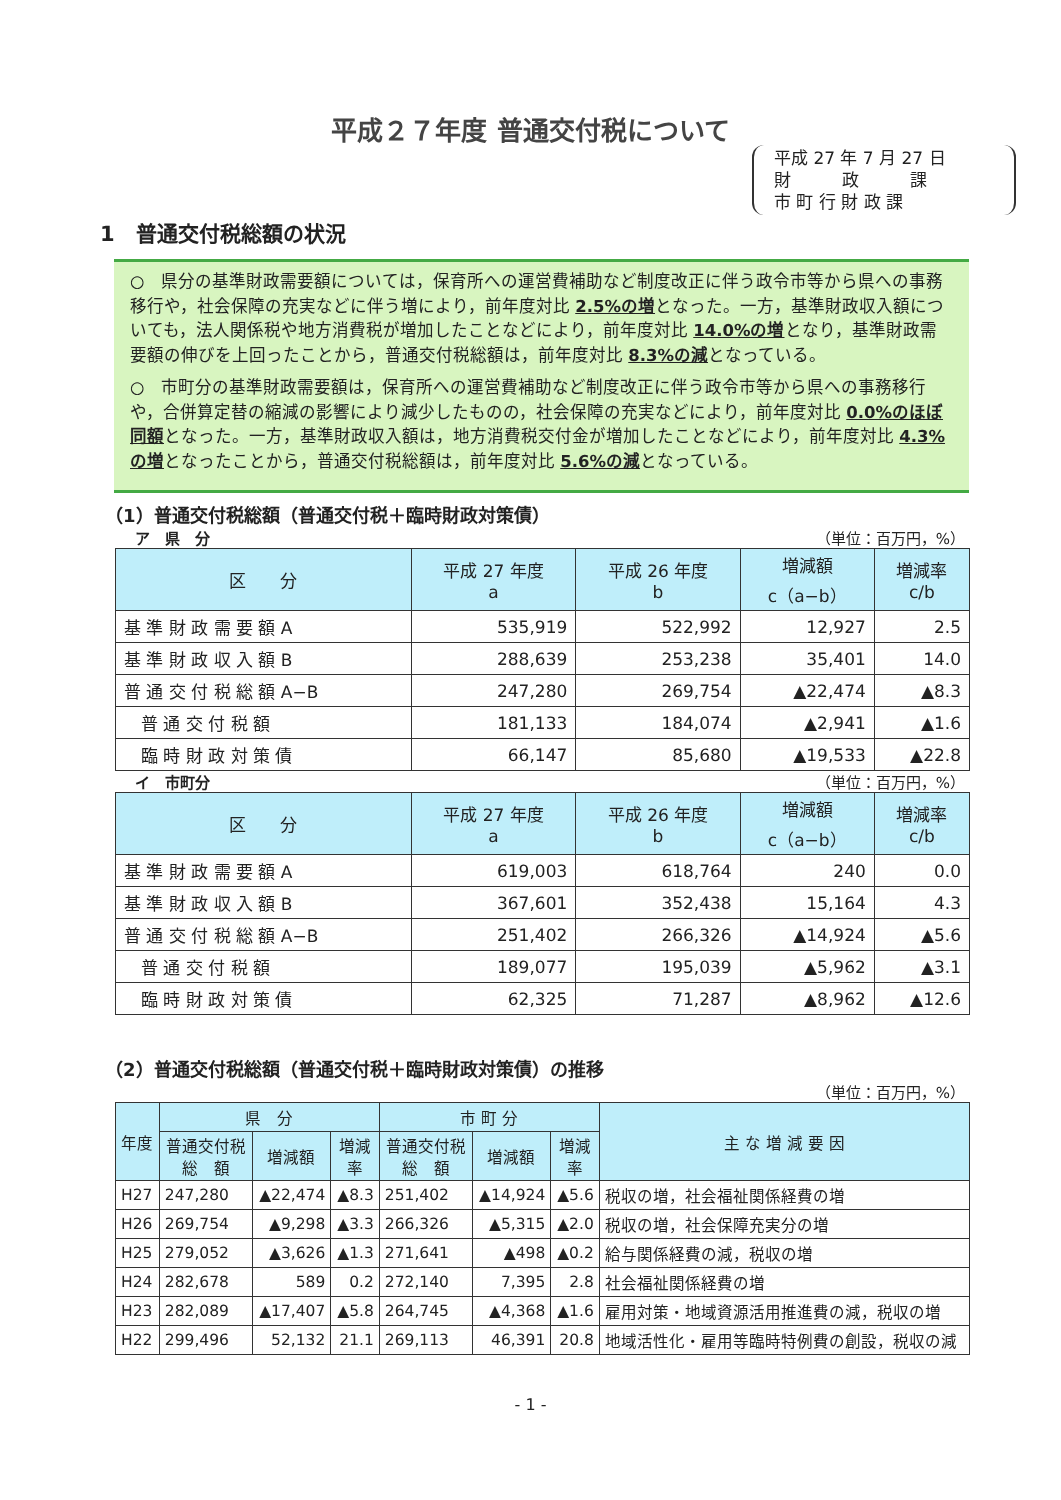平成２７年度 普通交付税について
平成 27 年 7 月 27 日
財　　　政　　　課
市 町 行 財 政 課
1　普通交付税総額の状況
○　県分の基準財政需要額については，保育所への運営費補助など制度改正に伴う政令市等から県への事務移行や，社会保障の充実などに伴う増により，前年度対比 2.5%の増となった。一方，基準財政収入額についても，法人関係税や地方消費税が増加したことなどにより，前年度対比 14.0%の増となり，基準財政需要額の伸びを上回ったことから，普通交付税総額は，前年度対比 8.3%の減となっている。
○　市町分の基準財政需要額は，保育所への運営費補助など制度改正に伴う政令市等から県への事務移行や，合併算定替の縮減の影響により減少したものの，社会保障の充実などにより，前年度対比 0.0%のほぼ同額となった。一方，基準財政収入額は，地方消費税交付金が増加したことなどにより，前年度対比 4.3%の増となったことから，普通交付税総額は，前年度対比 5.6%の減となっている。
（1）普通交付税総額（普通交付税＋臨時財政対策債）
ア　県　分 （単位：百万円，%）
| 区 分 | 平成 27 年度 a | 平成 26 年度 b | 増減額 c（a−b） | 増減率 c/b |
| --- | --- | --- | --- | --- |
| 基 準 財 政 需 要 額 A | 535,919 | 522,992 | 12,927 | 2.5 |
| 基 準 財 政 収 入 額 B | 288,639 | 253,238 | 35,401 | 14.0 |
| 普 通 交 付 税 総 額 A−B | 247,280 | 269,754 | ▲22,474 | ▲8.3 |
| 普 通 交 付 税 額 | 181,133 | 184,074 | ▲2,941 | ▲1.6 |
| 臨 時 財 政 対 策 債 | 66,147 | 85,680 | ▲19,533 | ▲22.8 |
イ　市町分 （単位：百万円，%）
| 区 分 | 平成 27 年度 a | 平成 26 年度 b | 増減額 c（a−b） | 増減率 c/b |
| --- | --- | --- | --- | --- |
| 基 準 財 政 需 要 額 A | 619,003 | 618,764 | 240 | 0.0 |
| 基 準 財 政 収 入 額 B | 367,601 | 352,438 | 15,164 | 4.3 |
| 普 通 交 付 税 総 額 A−B | 251,402 | 266,326 | ▲14,924 | ▲5.6 |
| 普 通 交 付 税 額 | 189,077 | 195,039 | ▲5,962 | ▲3.1 |
| 臨 時 財 政 対 策 債 | 62,325 | 71,287 | ▲8,962 | ▲12.6 |
（2）普通交付税総額（普通交付税＋臨時財政対策債）の推移
（単位：百万円，%）
| 年度 | 県 分 | | | 市 町 分 | | | 主 な 増 減 要 因 |
| --- | --- | --- | --- | --- | --- | --- | --- |
| | 普通交付税 総 額 | 増減額 | 増減 率 | 普通交付税 総 額 | 増減額 | 増減 率 | |
| H27 | 247,280 | ▲22,474 | ▲8.3 | 251,402 | ▲14,924 | ▲5.6 | 税収の増，社会福祉関係経費の増 |
| H26 | 269,754 | ▲9,298 | ▲3.3 | 266,326 | ▲5,315 | ▲2.0 | 税収の増，社会保障充実分の増 |
| H25 | 279,052 | ▲3,626 | ▲1.3 | 271,641 | ▲498 | ▲0.2 | 給与関係経費の減，税収の増 |
| H24 | 282,678 | 589 | 0.2 | 272,140 | 7,395 | 2.8 | 社会福祉関係経費の増 |
| H23 | 282,089 | ▲17,407 | ▲5.8 | 264,745 | ▲4,368 | ▲1.6 | 雇用対策・地域資源活用推進費の減，税収の増 |
| H22 | 299,496 | 52,132 | 21.1 | 269,113 | 46,391 | 20.8 | 地域活性化・雇用等臨時特例費の創設，税収の減 |
- 1 -